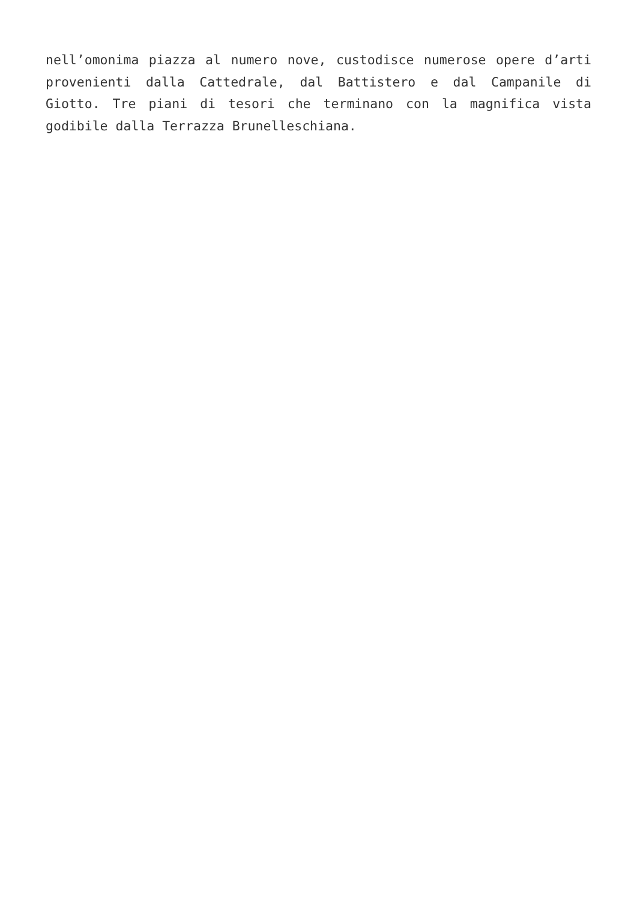nell’omonima piazza al numero nove, custodisce numerose opere d’arti provenienti dalla Cattedrale, dal Battistero e dal Campanile di Giotto. Tre piani di tesori che terminano con la magnifica vista godibile dalla Terrazza Brunelleschiana.